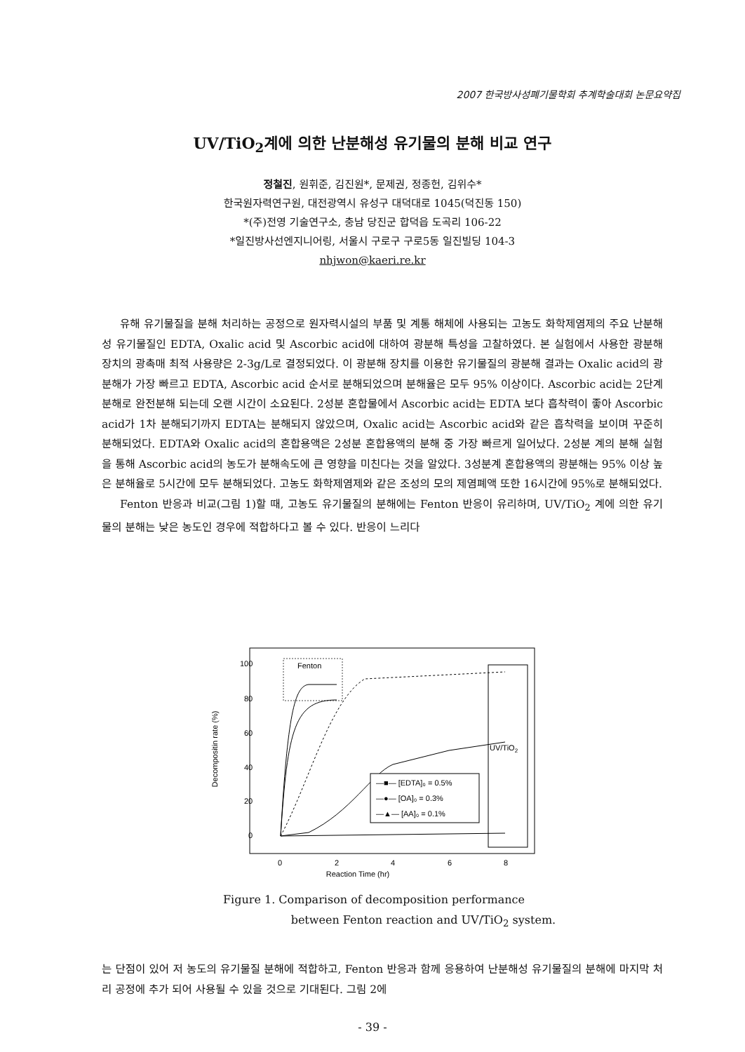2007 한국방사성폐기물학회 추계학술대회 논문요약집
UV/TiO<sub>2</sub>계에 의한 난분해성 유기물의 분해 비교 연구
정철진, 원휘준, 김진원*, 문제권, 정종헌, 김위수*
한국원자력연구원, 대전광역시 유성구 대덕대로 1045(덕진동 150)
*(주)전영 기술연구소, 충남 당진군 합덕읍 도곡리 106-22
*일진방사선엔지니어링, 서울시 구로구 구로5동 일진빌딩 104-3
nhjwon@kaeri.re.kr
유해 유기물질을 분해 처리하는 공정으로 원자력시설의 부품 및 계통 해체에 사용되는 고농도 화학제염제의 주요 난분해성 유기물질인 EDTA, Oxalic acid 및 Ascorbic acid에 대하여 광분해 특성을 고찰하였다. 본 실험에서 사용한 광분해 장치의 광촉매 최적 사용량은 2-3g/L로 결정되었다. 이 광분해 장치를 이용한 유기물질의 광분해 결과는 Oxalic acid의 광분해가 가장 빠르고 EDTA, Ascorbic acid 순서로 분해되었으며 분해율은 모두 95% 이상이다. Ascorbic acid는 2단계 분해로 완전분해 되는데 오랜 시간이 소요된다. 2성분 혼합물에서 Ascorbic acid는 EDTA 보다 흡착력이 좋아 Ascorbic acid가 1차 분해되기까지 EDTA는 분해되지 않았으며, Oxalic acid는 Ascorbic acid와 같은 흡착력을 보이며 꾸준히 분해되었다. EDTA와 Oxalic acid의 혼합용액은 2성분 혼합용액의 분해 중 가장 빠르게 일어났다. 2성분 계의 분해 실험을 통해 Ascorbic acid의 농도가 분해속도에 큰 영향을 미친다는 것을 알았다. 3성분계 혼합용액의 광분해는 95% 이상 높은 분해율로 5시간에 모두 분해되었다. 고농도 화학제염제와 같은 조성의 모의 제염폐액 또한 16시간에 95%로 분해되었다.
Fenton 반응과 비교(그림 1)할 때, 고농도 유기물질의 분해에는 Fenton 반응이 유리하며, UV/TiO<sub>2</sub> 계에 의한 유기물의 분해는 낮은 농도인 경우에 적합하다고 볼 수 있다. 반응이 느리다
Decompositin rate (%)
100
80
60
40
20
0
0
2
4
6
8
Reaction Time (hr)
Fenton
UV/TiO2
—■— [EDTA]₀ = 0.5%
—●— [OA]₀ = 0.3%
—▲— [AA]₀ = 0.1%
Figure 1. Comparison of decomposition performance
between Fenton reaction and UV/TiO<sub>2</sub> system.
는 단점이 있어 저 농도의 유기물질 분해에 적합하고, Fenton 반응과 함께 응용하여 난분해성 유기물질의 분해에 마지막 처리 공정에 추가 되어 사용될 수 있을 것으로 기대된다. 그림 2에
- 39 -